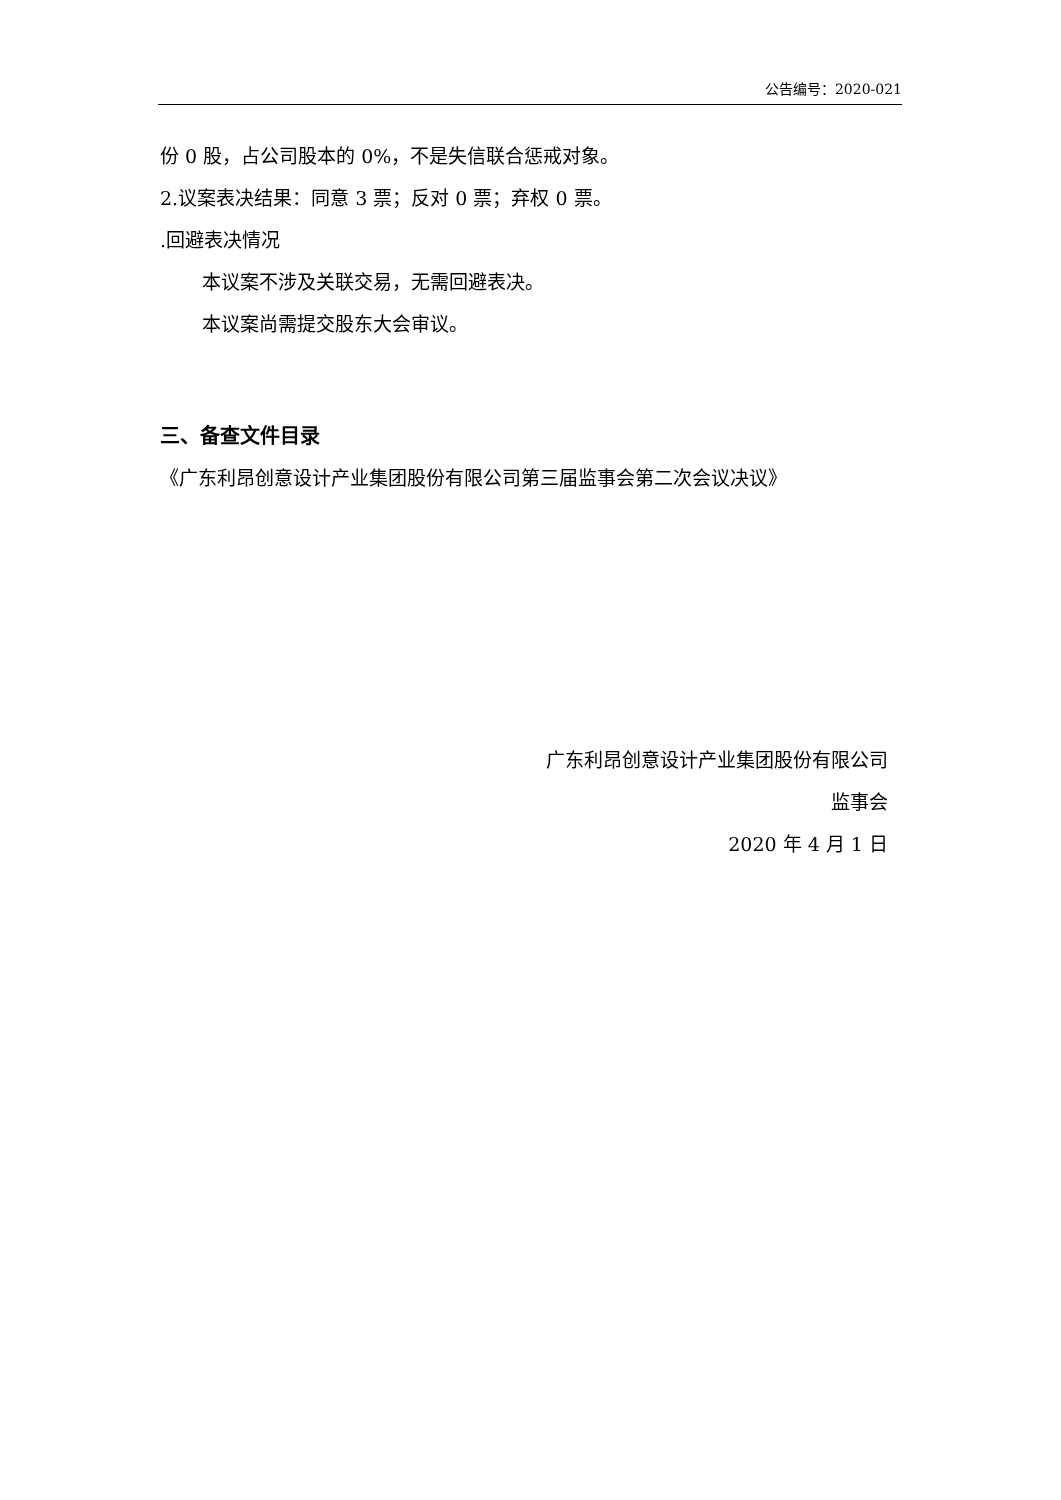公告编号：2020-021
份 0 股，占公司股本的 0%，不是失信联合惩戒对象。
2.议案表决结果：同意 3 票；反对 0 票；弃权 0 票。
.回避表决情况
本议案不涉及关联交易，无需回避表决。
本议案尚需提交股东大会审议。
三、备查文件目录
《广东利昂创意设计产业集团股份有限公司第三届监事会第二次会议决议》
广东利昂创意设计产业集团股份有限公司
监事会
2020 年 4 月 1 日